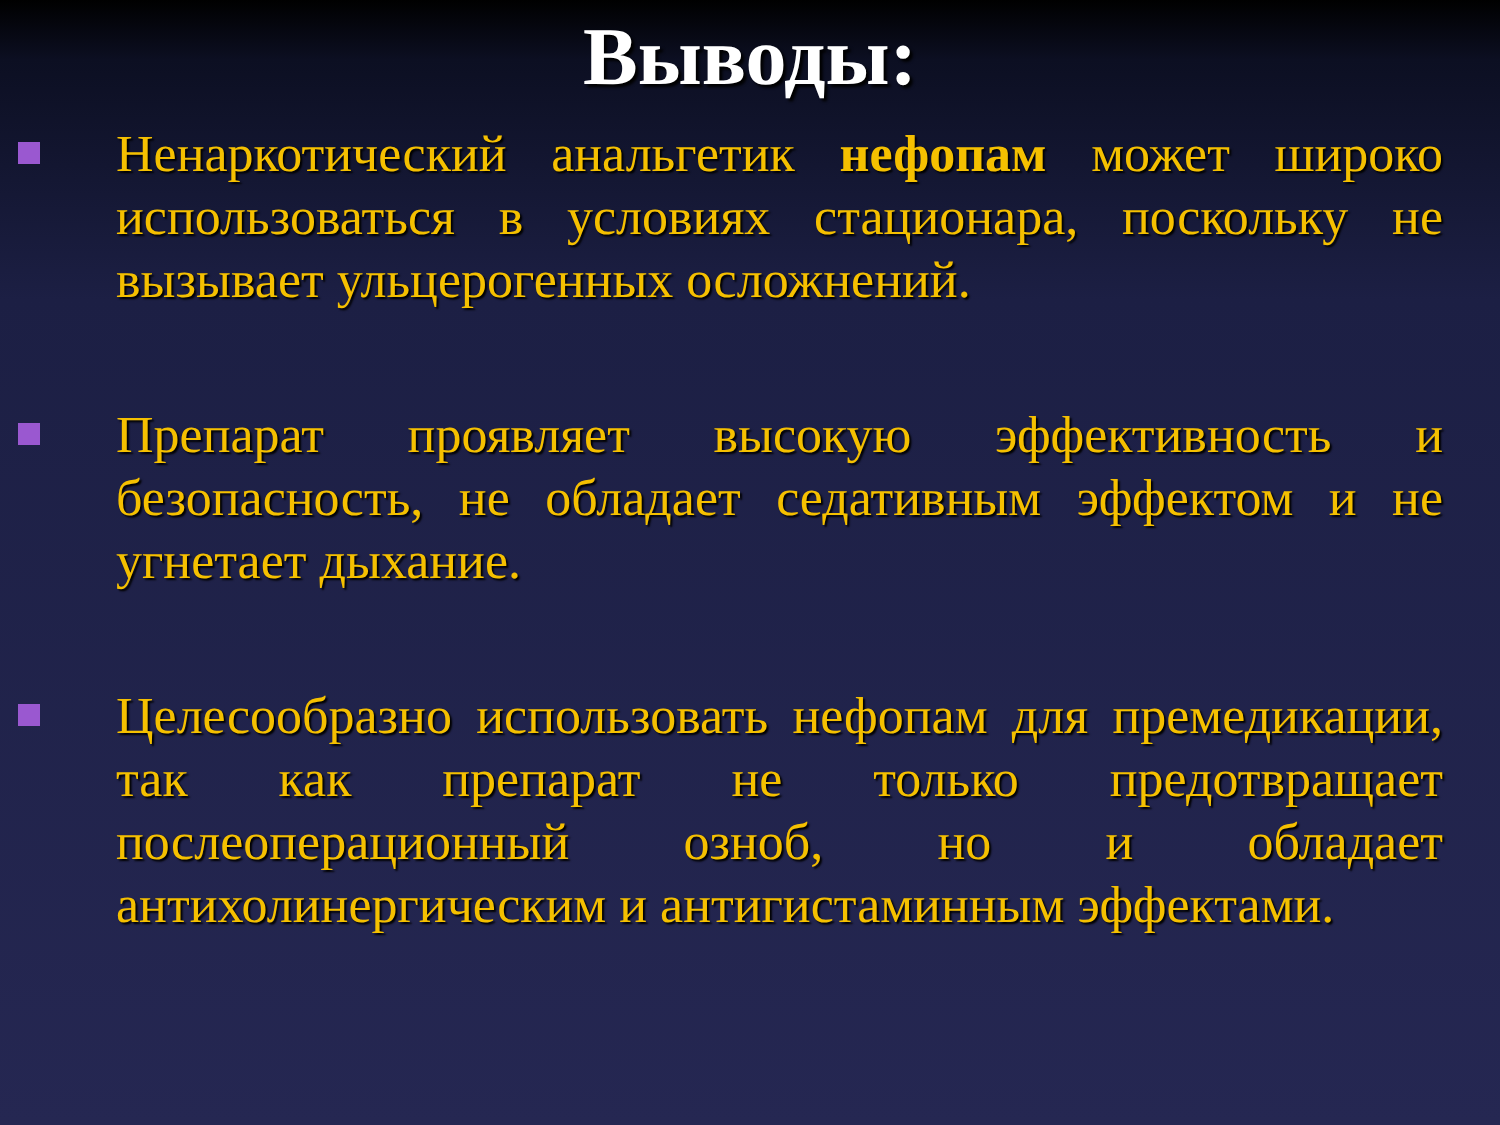Выводы:
Ненаркотический анальгетик нефопам может широко использоваться в условиях стационара, поскольку не вызывает ульцерогенных осложнений.
Препарат проявляет высокую эффективность и безопасность, не обладает седативным эффектом и не угнетает дыхание.
Целесообразно использовать нефопам для премедикации, так как препарат не только предотвращает послеоперационный озноб, но и обладает антихолинергическим и антигистаминным эффектами.